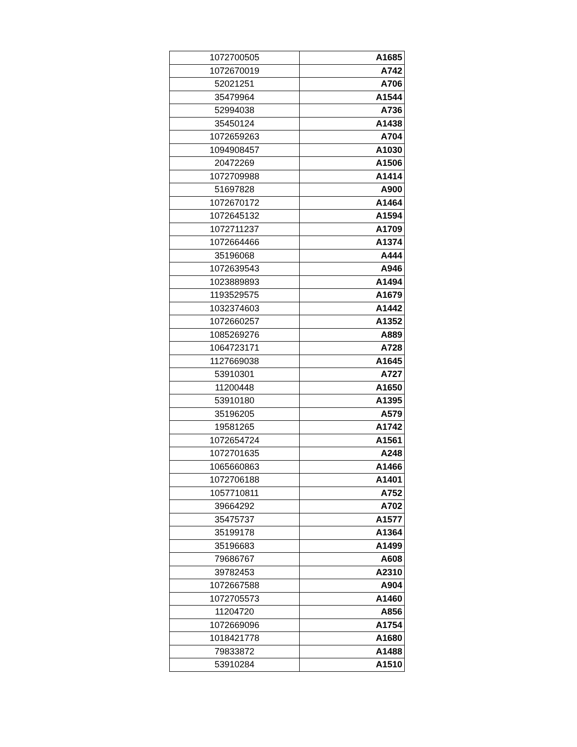| 1072700505 | A1685 |
| 1072670019 | A742 |
| 52021251 | A706 |
| 35479964 | A1544 |
| 52994038 | A736 |
| 35450124 | A1438 |
| 1072659263 | A704 |
| 1094908457 | A1030 |
| 20472269 | A1506 |
| 1072709988 | A1414 |
| 51697828 | A900 |
| 1072670172 | A1464 |
| 1072645132 | A1594 |
| 1072711237 | A1709 |
| 1072664466 | A1374 |
| 35196068 | A444 |
| 1072639543 | A946 |
| 1023889893 | A1494 |
| 1193529575 | A1679 |
| 1032374603 | A1442 |
| 1072660257 | A1352 |
| 1085269276 | A889 |
| 1064723171 | A728 |
| 1127669038 | A1645 |
| 53910301 | A727 |
| 11200448 | A1650 |
| 53910180 | A1395 |
| 35196205 | A579 |
| 19581265 | A1742 |
| 1072654724 | A1561 |
| 1072701635 | A248 |
| 1065660863 | A1466 |
| 1072706188 | A1401 |
| 1057710811 | A752 |
| 39664292 | A702 |
| 35475737 | A1577 |
| 35199178 | A1364 |
| 35196683 | A1499 |
| 79686767 | A608 |
| 39782453 | A2310 |
| 1072667588 | A904 |
| 1072705573 | A1460 |
| 11204720 | A856 |
| 1072669096 | A1754 |
| 1018421778 | A1680 |
| 79833872 | A1488 |
| 53910284 | A1510 |